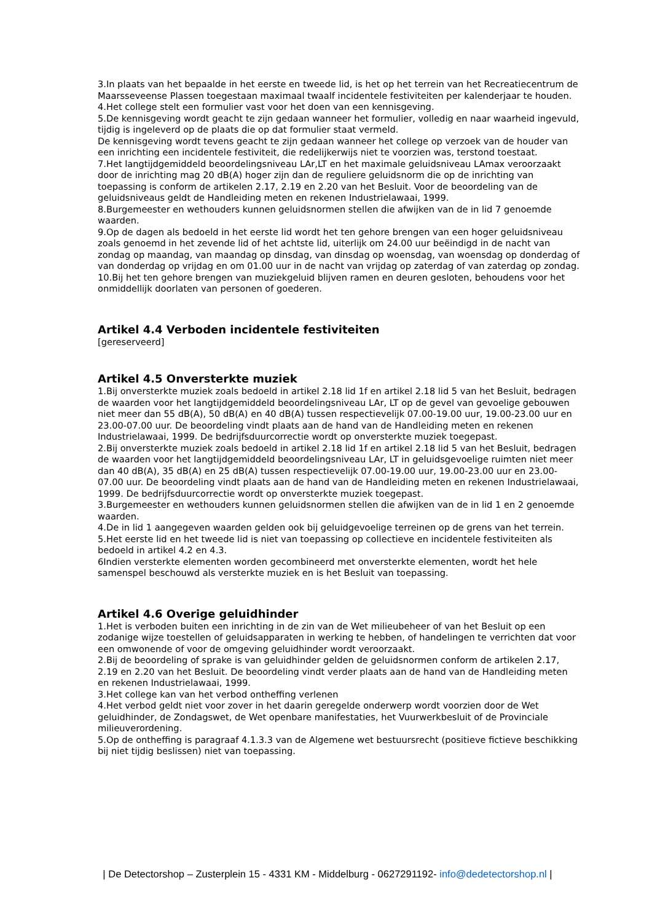3.In plaats van het bepaalde in het eerste en tweede lid, is het op het terrein van het Recreatiecentrum de Maarsseveense Plassen toegestaan maximaal twaalf incidentele festiviteiten per kalenderjaar te houden.
4.Het college stelt een formulier vast voor het doen van een kennisgeving.
5.De kennisgeving wordt geacht te zijn gedaan wanneer het formulier, volledig en naar waarheid ingevuld, tijdig is ingeleverd op de plaats die op dat formulier staat vermeld.
De kennisgeving wordt tevens geacht te zijn gedaan wanneer het college op verzoek van de houder van een inrichting een incidentele festiviteit, die redelijkerwijs niet te voorzien was, terstond toestaat.
7.Het langtijdgemiddeld beoordelingsniveau LAr,LT en het maximale geluidsniveau LAmax veroorzaakt door de inrichting mag 20 dB(A) hoger zijn dan de reguliere geluidsnorm die op de inrichting van toepassing is conform de artikelen 2.17, 2.19 en 2.20 van het Besluit. Voor de beoordeling van de geluidsniveaus geldt de Handleiding meten en rekenen Industrielawaai, 1999.
8.Burgemeester en wethouders kunnen geluidsnormen stellen die afwijken van de in lid 7 genoemde waarden.
9.Op de dagen als bedoeld in het eerste lid wordt het ten gehore brengen van een hoger geluidsniveau zoals genoemd in het zevende lid of het achtste lid, uiterlijk om 24.00 uur beëindigd in de nacht van zondag op maandag, van maandag op dinsdag, van dinsdag op woensdag, van woensdag op donderdag of van donderdag op vrijdag en om 01.00 uur in de nacht van vrijdag op zaterdag of van zaterdag op zondag.
10.Bij het ten gehore brengen van muziekgeluid blijven ramen en deuren gesloten, behoudens voor het onmiddellijk doorlaten van personen of goederen.
Artikel 4.4 Verboden incidentele festiviteiten
[gereserveerd]
Artikel 4.5 Onversterkte muziek
1.Bij onversterkte muziek zoals bedoeld in artikel 2.18 lid 1f en artikel 2.18 lid 5 van het Besluit, bedragen de waarden voor het langtijdgemiddeld beoordelingsniveau LAr, LT op de gevel van gevoelige gebouwen niet meer dan 55 dB(A), 50 dB(A) en 40 dB(A) tussen respectievelijk 07.00-19.00 uur, 19.00-23.00 uur en 23.00-07.00 uur. De beoordeling vindt plaats aan de hand van de Handleiding meten en rekenen Industrielawaai, 1999. De bedrijfsduurcorrectie wordt op onversterkte muziek toegepast.
2.Bij onversterkte muziek zoals bedoeld in artikel 2.18 lid 1f en artikel 2.18 lid 5 van het Besluit, bedragen de waarden voor het langtijdgemiddeld beoordelingsniveau LAr, LT in geluidsgevoelige ruimten niet meer dan 40 dB(A), 35 dB(A) en 25 dB(A) tussen respectievelijk 07.00-19.00 uur, 19.00-23.00 uur en 23.00-07.00 uur. De beoordeling vindt plaats aan de hand van de Handleiding meten en rekenen Industrielawaai, 1999. De bedrijfsduurcorrectie wordt op onversterkte muziek toegepast.
3.Burgemeester en wethouders kunnen geluidsnormen stellen die afwijken van de in lid 1 en 2 genoemde waarden.
4.De in lid 1 aangegeven waarden gelden ook bij geluidgevoelige terreinen op de grens van het terrein.
5.Het eerste lid en het tweede lid is niet van toepassing op collectieve en incidentele festiviteiten als bedoeld in artikel 4.2 en 4.3.
6Indien versterkte elementen worden gecombineerd met onversterkte elementen, wordt het hele samenspel beschouwd als versterkte muziek en is het Besluit van toepassing.
Artikel 4.6 Overige geluidhinder
1.Het is verboden buiten een inrichting in de zin van de Wet milieubeheer of van het Besluit op een zodanige wijze toestellen of geluidsapparaten in werking te hebben, of handelingen te verrichten dat voor een omwonende of voor de omgeving geluidhinder wordt veroorzaakt.
2.Bij de beoordeling of sprake is van geluidhinder gelden de geluidsnormen conform de artikelen 2.17, 2.19 en 2.20 van het Besluit. De beoordeling vindt verder plaats aan de hand van de Handleiding meten en rekenen Industrielawaai, 1999.
3.Het college kan van het verbod ontheffing verlenen
4.Het verbod geldt niet voor zover in het daarin geregelde onderwerp wordt voorzien door de Wet geluidhinder, de Zondagswet, de Wet openbare manifestaties, het Vuurwerkbesluit of de Provinciale milieuverordening.
5.Op de ontheffing is paragraaf 4.1.3.3 van de Algemene wet bestuursrecht (positieve fictieve beschikking bij niet tijdig beslissen) niet van toepassing.
| De Detectorshop – Zusterplein 15 - 4331 KM - Middelburg - 0627291192- info@dedetectorshop.nl |